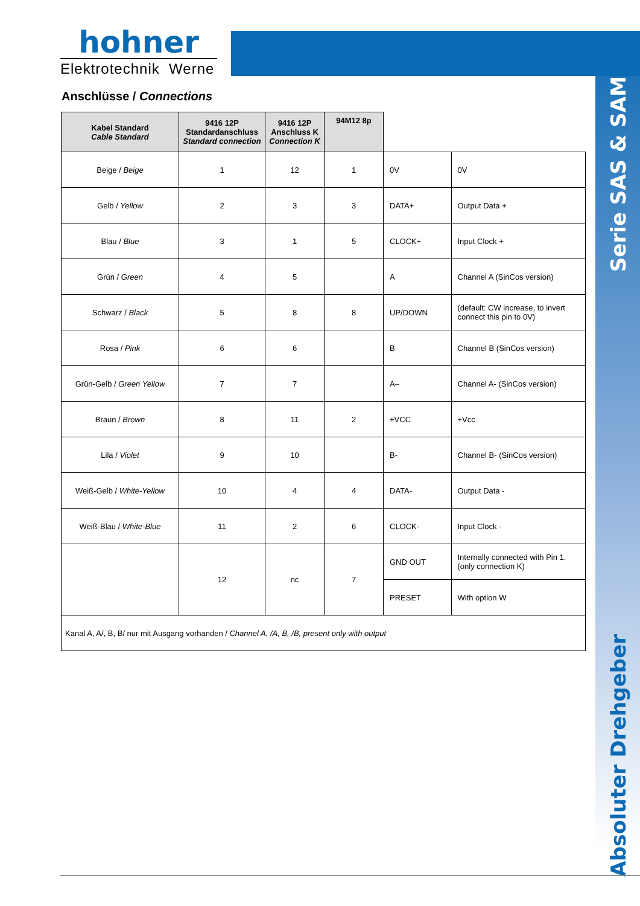hohner
Elektrotechnik Werne
Anschlüsse / Connections
Serie SAS & SAM
Absoluter Drehgeber
| Kabel Standard Cable Standard | 9416 12P Standardanschluss Standard connection | 9416 12P Anschluss K Connection K | 94M12 8p | | |
| Beige / Beige | 1 | 12 | 1 | 0V | 0V |
| Gelb / Yellow | 2 | 3 | 3 | DATA+ | Output Data + |
| Blau / Blue | 3 | 1 | 5 | CLOCK+ | Input Clock + |
| Grün / Green | 4 | 5 | | A | Channel A (SinCos version) |
| Schwarz / Black | 5 | 8 | 8 | UP/DOWN | (default: CW increase, to invert connect this pin to 0V) |
| Rosa / Pink | 6 | 6 | | B | Channel B (SinCos version) |
| Grün-Gelb / Green Yellow | 7 | 7 | | A– | Channel A- (SinCos version) |
| Braun / Brown | 8 | 11 | 2 | +VCC | +Vcc |
| Lila / Violet | 9 | 10 | | B- | Channel B- (SinCos version) |
| Weiß-Gelb / White-Yellow | 10 | 4 | 4 | DATA- | Output Data - |
| Weiß-Blau / White-Blue | 11 | 2 | 6 | CLOCK- | Input Clock - |
| | 12 | nc | 7 | GND OUT | Internally connected with Pin 1. (only connection K) |
| | | | | PRESET | With option W |
| Kanal A, A/, B, B/ nur mit Ausgang vorhanden / Channel A, /A, B, /B, present only with output | | | | | |